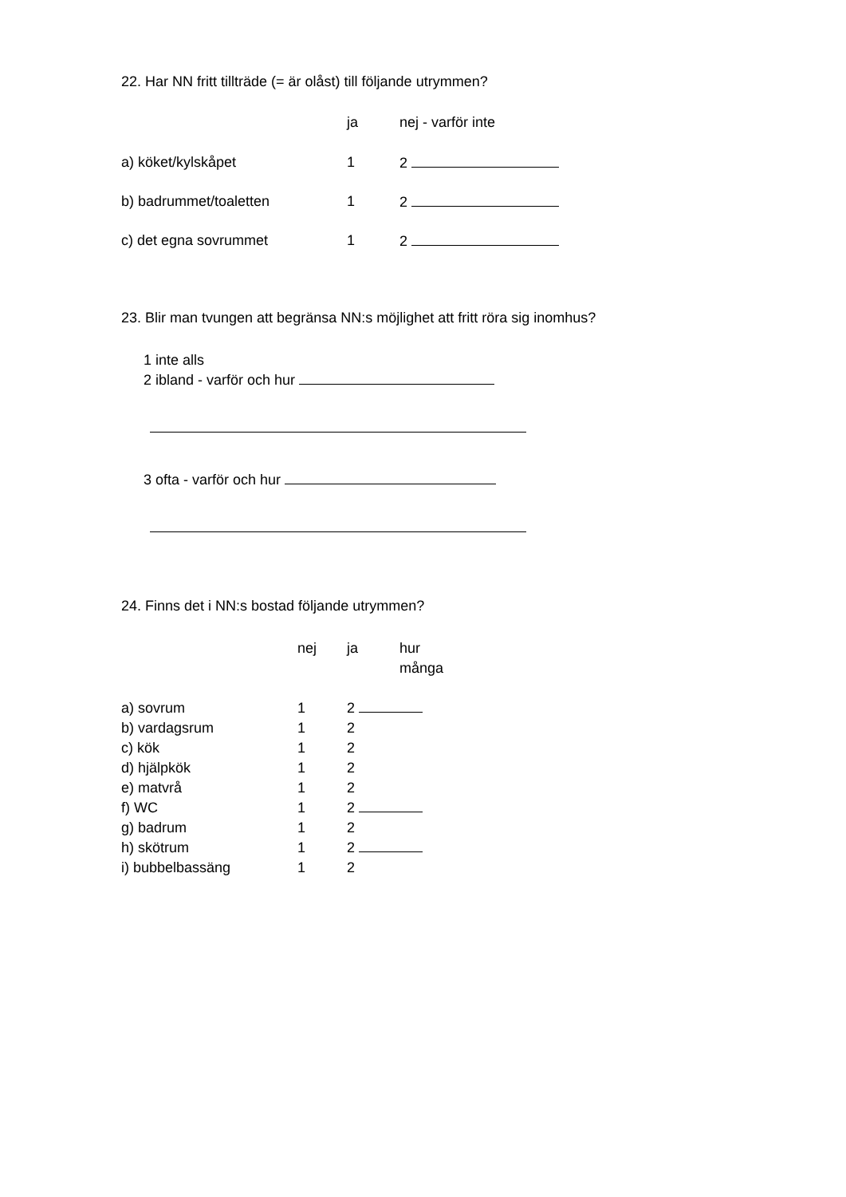22. Har NN fritt tillträde (= är olåst) till följande utrymmen?
| | ja | nej - varför inte |
| a) köket/kylskåpet | 1 | 2 |
| b) badrummet/toaletten | 1 | 2 |
| c) det egna sovrummet | 1 | 2 |
23. Blir man tvungen att begränsa NN:s möjlighet att fritt röra sig inomhus?
1 inte alls
2 ibland - varför och hur
3 ofta - varför och hur
24. Finns det i NN:s bostad följande utrymmen?
| | nej | ja | hur många |
| a) sovrum | 1 | 2 | |
| b) vardagsrum | 1 | 2 | |
| c) kök | 1 | 2 | |
| d) hjälpkök | 1 | 2 | |
| e) matvrå | 1 | 2 | |
| f) WC | 1 | 2 | |
| g) badrum | 1 | 2 | |
| h) skötrum | 1 | 2 | |
| i) bubbelbassäng | 1 | 2 | |